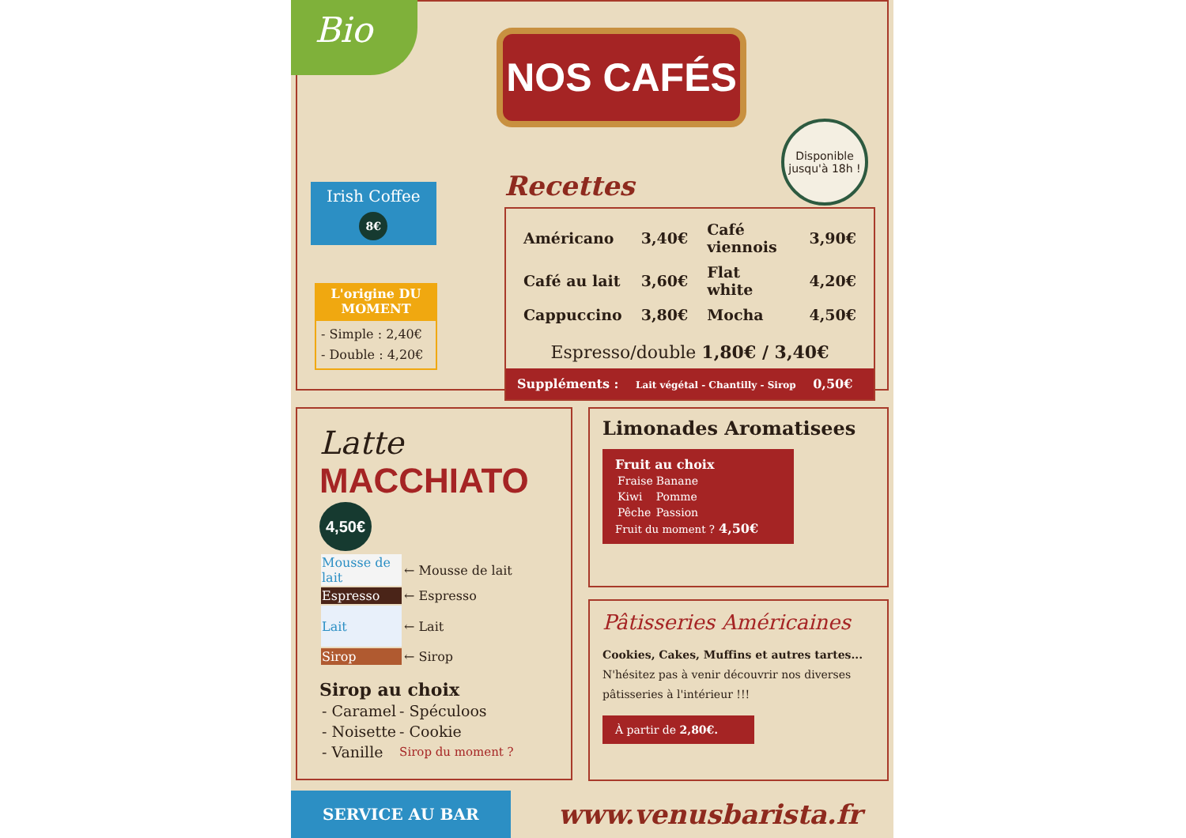Bio
NOS CAFÉS
Irish Coffee
8€
L'origine DU MOMENT
- Simple : 2,40€
- Double : 4,20€
Disponible jusqu'à 18h !
Recettes
| Américano | 3,40€ | Café viennois | 3,90€ |
| Café au lait | 3,60€ | Flat white | 4,20€ |
| Cappuccino | 3,80€ | Mocha | 4,50€ |
Espresso/double 1,80€ / 3,40€
Suppléments : Lait végétal - Chantilly - Sirop 0,50€
Latte
MACCHIATO 4,50€
| Mousse de lait | ← Mousse de lait |
| Espresso | ← Espresso |
| Lait | ← Lait |
| Sirop | ← Sirop |
Sirop au choix
| - Caramel | - Spéculoos |
| - Noisette | - Cookie |
| - Vanille | Sirop du moment ? |
Limonades Aromatisees
Fruit au choix
| Fraise | Banane |
| Kiwi | Pomme |
| Pêche | Passion |
Fruit du moment ? 4,50€
Pâtisseries Américaines
Cookies, Cakes, Muffins et autres tartes...
N'hésitez pas à venir découvrir nos diverses pâtisseries à l'intérieur !!!
À partir de 2,80€.
SERVICE AU BAR
www.venusbarista.fr